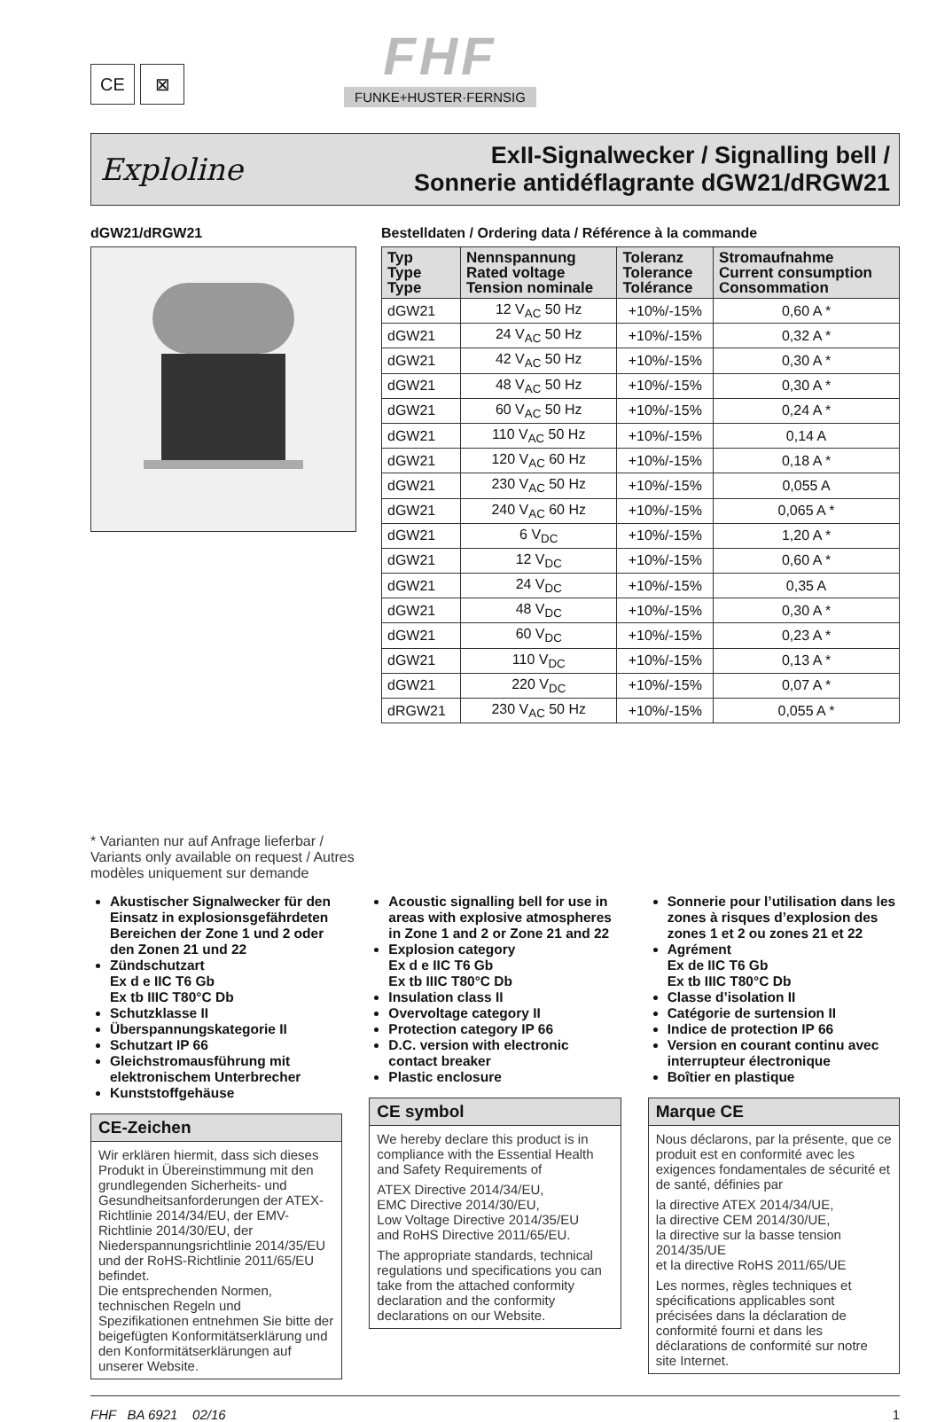CE ⊠
FHF
FUNKE+HUSTER·FERNSIG
Exploline
ExII-Signalwecker / Signalling bell /
Sonnerie antidéflagrante dGW21/dRGW21
dGW21/dRGW21
* Varianten nur auf Anfrage lieferbar / Variants only available on request / Autres modèles uniquement sur demande
Bestelldaten / Ordering data / Référence à la commande
| Typ Type Type | Nennspannung Rated voltage Tension nominale | Toleranz Tolerance Tolérance | Stromaufnahme Current consumption Consommation |
| --- | --- | --- | --- |
| dGW21 | 12 V<sub>AC</sub> 50 Hz | +10%/-15% | 0,60 A * |
| dGW21 | 24 V<sub>AC</sub> 50 Hz | +10%/-15% | 0,32 A * |
| dGW21 | 42 V<sub>AC</sub> 50 Hz | +10%/-15% | 0,30 A * |
| dGW21 | 48 V<sub>AC</sub> 50 Hz | +10%/-15% | 0,30 A * |
| dGW21 | 60 V<sub>AC</sub> 50 Hz | +10%/-15% | 0,24 A * |
| dGW21 | 110 V<sub>AC</sub> 50 Hz | +10%/-15% | 0,14 A |
| dGW21 | 120 V<sub>AC</sub> 60 Hz | +10%/-15% | 0,18 A * |
| dGW21 | 230 V<sub>AC</sub> 50 Hz | +10%/-15% | 0,055 A |
| dGW21 | 240 V<sub>AC</sub> 60 Hz | +10%/-15% | 0,065 A * |
| dGW21 | 6 V<sub>DC</sub> | +10%/-15% | 1,20 A * |
| dGW21 | 12 V<sub>DC</sub> | +10%/-15% | 0,60 A * |
| dGW21 | 24 V<sub>DC</sub> | +10%/-15% | 0,35 A |
| dGW21 | 48 V<sub>DC</sub> | +10%/-15% | 0,30 A * |
| dGW21 | 60 V<sub>DC</sub> | +10%/-15% | 0,23 A * |
| dGW21 | 110 V<sub>DC</sub> | +10%/-15% | 0,13 A * |
| dGW21 | 220 V<sub>DC</sub> | +10%/-15% | 0,07 A * |
| dRGW21 | 230 V<sub>AC</sub> 50 Hz | +10%/-15% | 0,055 A * |
Akustischer Signalwecker für den Einsatz in explosionsgefährdeten Bereichen der Zone 1 und 2 oder den Zonen 21 und 22
Zündschutzart
Ex d e IIC T6 Gb
Ex tb IIIC T80°C Db
Schutzklasse II
Überspannungskategorie II
Schutzart IP 66
Gleichstromausführung mit elektronischem Unterbrecher
Kunststoffgehäuse
CE-Zeichen
Wir erklären hiermit, dass sich dieses Produkt in Übereinstimmung mit den grundlegenden Sicherheits- und Gesundheitsanforderungen der ATEX-Richtlinie 2014/34/EU, der EMV-Richtlinie 2014/30/EU, der Niederspannungsrichtlinie 2014/35/EU und der RoHS-Richtlinie 2011/65/EU befindet.
Die entsprechenden Normen, technischen Regeln und Spezifikationen entnehmen Sie bitte der beigefügten Konformitätserklärung und den Konformitätserklärungen auf unserer Website.
Acoustic signalling bell for use in areas with explosive atmospheres in Zone 1 and 2 or Zone 21 and 22
Explosion category
Ex d e IIC T6 Gb
Ex tb IIIC T80°C Db
Insulation class II
Overvoltage category II
Protection category IP 66
D.C. version with electronic contact breaker
Plastic enclosure
CE symbol
We hereby declare this product is in compliance with the Essential Health and Safety Requirements of
ATEX Directive 2014/34/EU,
EMC Directive 2014/30/EU,
Low Voltage Directive 2014/35/EU
and RoHS Directive 2011/65/EU.
The appropriate standards, technical regulations und specifications you can take from the attached conformity declaration and the conformity declarations on our Website.
Sonnerie pour l’utilisation dans les zones à risques d’explosion des zones 1 et 2 ou zones 21 et 22
Agrément
Ex de IIC T6 Gb
Ex tb IIIC T80°C Db
Classe d’isolation II
Catégorie de surtension II
Indice de protection IP 66
Version en courant continu avec interrupteur électronique
Boîtier en plastique
Marque CE
Nous déclarons, par la présente, que ce produit est en conformité avec les exigences fondamentales de sécurité et de santé, définies par
la directive ATEX 2014/34/UE,
la directive CEM 2014/30/UE,
la directive sur la basse tension 2014/35/UE
et la directive RoHS 2011/65/UE
Les normes, règles techniques et spécifications applicables sont précisées dans la déclaration de conformité fourni et dans les déclarations de conformité sur notre site Internet.
FHF BA 6921 02/16 1